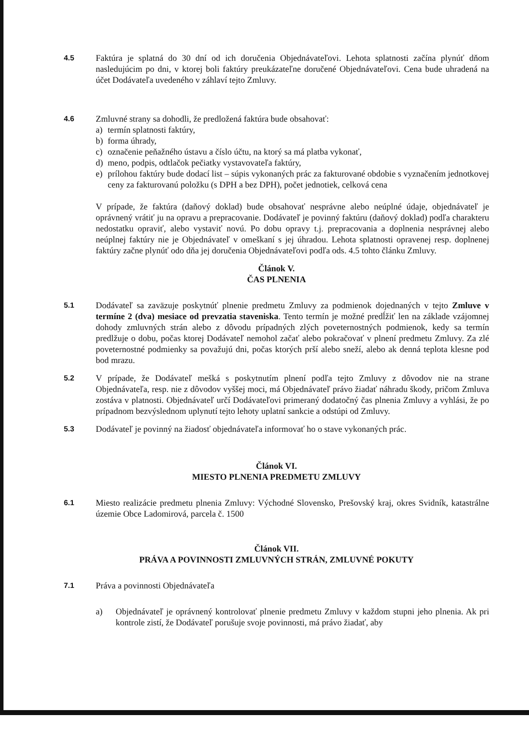4.5
Faktúra je splatná do 30 dní od ich doručenia Objednávateľovi. Lehota splatnosti začína plynúť dňom nasledujúcim po dni, v ktorej boli faktúry preukázateľne doručené Objednávateľovi. Cena bude uhradená na účet Dodávateľa uvedeného v záhlaví tejto Zmluvy.
4.6
Zmluvné strany sa dohodli, že predložená faktúra bude obsahovať:
a) termín splatnosti faktúry,
b) forma úhrady,
c) označenie peňažného ústavu a číslo účtu, na ktorý sa má platba vykonať,
d) meno, podpis, odtlačok pečiatky vystavovateľa faktúry,
e) prílohou faktúry bude dodací list – súpis vykonaných prác za fakturované obdobie s vyznačením jednotkovej ceny za fakturovanú položku (s DPH a bez DPH), počet jednotiek, celková cena
V prípade, že faktúra (daňový doklad) bude obsahovať nesprávne alebo neúplné údaje, objednávateľ je oprávnený vrátiť ju na opravu a prepracovanie. Dodávateľ je povinný faktúru (daňový doklad) podľa charakteru nedostatku opraviť, alebo vystaviť novú. Po dobu opravy t.j. prepracovania a doplnenia nesprávnej alebo neúplnej faktúry nie je Objednávateľ v omeškaní s jej úhradou. Lehota splatnosti opravenej resp. doplnenej faktúry začne plynúť odo dňa jej doručenia Objednávateľovi podľa ods. 4.5 tohto článku Zmluvy.
Článok V.
ČAS PLNENIA
5.1
Dodávateľ sa zaväzuje poskytnúť plnenie predmetu Zmluvy za podmienok dojednaných v tejto Zmluve v termíne 2 (dva) mesiace od prevzatia staveniska. Tento termín je možné predĺžiť len na základe vzájomnej dohody zmluvných strán alebo z dôvodu prípadných zlých poveternostných podmienok, kedy sa termín predlžuje o dobu, počas ktorej Dodávateľ nemohol začať alebo pokračovať v plnení predmetu Zmluvy. Za zlé poveternostné podmienky sa považujú dni, počas ktorých prší alebo sneží, alebo ak denná teplota klesne pod bod mrazu.
5.2
V prípade, že Dodávateľ mešká s poskytnutím plnení podľa tejto Zmluvy z dôvodov nie na strane Objednávateľa, resp. nie z dôvodov vyššej moci, má Objednávateľ právo žiadať náhradu škody, pričom Zmluva zostáva v platnosti. Objednávateľ určí Dodávateľovi primeraný dodatočný čas plnenia Zmluvy a vyhlási, že po prípadnom bezvýslednom uplynutí tejto lehoty uplatní sankcie a odstúpi od Zmluvy.
5.3
Dodávateľ je povinný na žiadosť objednávateľa informovať ho o stave vykonaných prác.
Článok VI.
MIESTO PLNENIA PREDMETU ZMLUVY
6.1
Miesto realizácie predmetu plnenia Zmluvy: Východné Slovensko, Prešovský kraj, okres Svidník, katastrálne územie Obce Ladomirová, parcela č. 1500
Článok VII.
PRÁVA A POVINNOSTI ZMLUVNÝCH STRÁN, ZMLUVNÉ POKUTY
7.1
Práva a povinnosti Objednávateľa
a) Objednávateľ je oprávnený kontrolovať plnenie predmetu Zmluvy v každom stupni jeho plnenia. Ak pri kontrole zistí, že Dodávateľ porušuje svoje povinnosti, má právo žiadať, aby